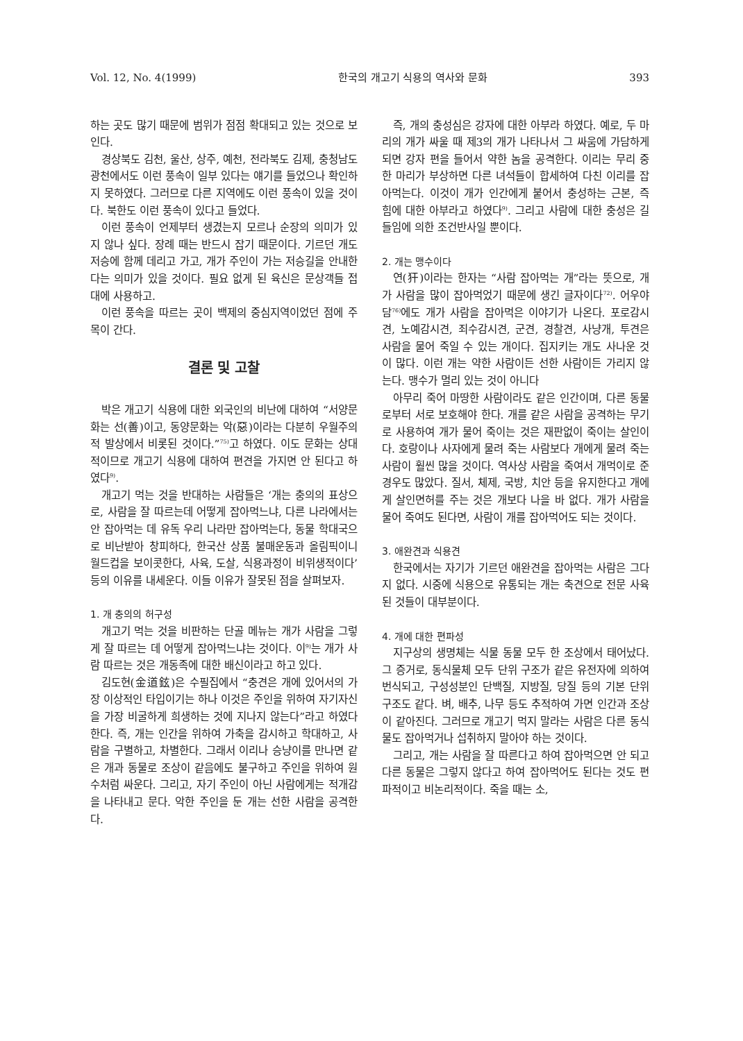Vol. 12, No. 4(1999) 한국의 개고기 식용의 역사와 문화 393
하는 곳도 많기 때문에 범위가 점점 확대되고 있는 것으로 보인다.
경상북도 김천, 울산, 상주, 예천, 전라북도 김제, 충청남도 광천에서도 이런 풍속이 일부 있다는 얘기를 들었으나 확인하지 못하였다. 그러므로 다른 지역에도 이런 풍속이 있을 것이다. 북한도 이런 풍속이 있다고 들었다.
이런 풍속이 언제부터 생겼는지 모르나 순장의 의미가 있지 않나 싶다. 장례 때는 반드시 잡기 때문이다. 기르던 개도 저승에 함께 데리고 가고, 개가 주인이 가는 저승길을 안내한다는 의미가 있을 것이다. 필요 없게 된 육신은 문상객들 접대에 사용하고.
이런 풍속을 따르는 곳이 백제의 중심지역이었던 점에 주목이 간다.
결론 및 고찰
박은 개고기 식용에 대한 외국인의 비난에 대하여 “서양문화는 선(善)이고, 동양문화는 악(惡)이라는 다분히 우월주의적 발상에서 비롯된 것이다.”<sup>75)</sup>고 하였다. 이도 문화는 상대적이므로 개고기 식용에 대하여 편견을 가지면 안 된다고 하였다<sup>9)</sup>.
개고기 먹는 것을 반대하는 사람들은 ‘개는 충의의 표상으로, 사람을 잘 따르는데 어떻게 잡아먹느냐, 다른 나라에서는 안 잡아먹는 데 유독 우리 나라만 잡아먹는다, 동물 학대국으로 비난받아 창피하다, 한국산 상품 불매운동과 올림픽이니 월드컵을 보이콧한다, 사육, 도살, 식용과정이 비위생적이다’ 등의 이유를 내세운다. 이들 이유가 잘못된 점을 살펴보자.
1. 개 충의의 허구성
개고기 먹는 것을 비판하는 단골 메뉴는 개가 사람을 그렇게 잘 따르는 데 어떻게 잡아먹느냐는 것이다. 이<sup>9)</sup>는 개가 사람 따르는 것은 개동족에 대한 배신이라고 하고 있다.
김도현(金道鉉)은 수필집에서 “충견은 개에 있어서의 가장 이상적인 타입이기는 하나 이것은 주인을 위하여 자기자신을 가장 비굴하게 희생하는 것에 지나지 않는다”라고 하였다 한다. 즉, 개는 인간을 위하여 가축을 감시하고 학대하고, 사람을 구별하고, 차별한다. 그래서 이리나 승냥이를 만나면 같은 개과 동물로 조상이 같음에도 불구하고 주인을 위하여 원수처럼 싸운다. 그리고, 자기 주인이 아닌 사람에게는 적개감을 나타내고 문다. 악한 주인을 둔 개는 선한 사람을 공격한다.
즉, 개의 충성심은 강자에 대한 아부라 하였다. 예로, 두 마리의 개가 싸울 때 제3의 개가 나타나서 그 싸움에 가담하게 되면 강자 편을 들어서 약한 놈을 공격한다. 이리는 무리 중 한 마리가 부상하면 다른 녀석들이 합세하여 다친 이리를 잡아먹는다. 이것이 개가 인간에게 붙어서 충성하는 근본, 즉 힘에 대한 아부라고 하였다<sup>9)</sup>. 그리고 사람에 대한 충성은 길들임에 의한 조건반사일 뿐이다.
2. 개는 맹수이다
연(犴)이라는 한자는 “사람 잡아먹는 개”라는 뜻으로, 개가 사람을 많이 잡아먹었기 때문에 생긴 글자이다<sup>72)</sup>. 어우야담<sup>76)</sup>에도 개가 사람을 잡아먹은 이야기가 나온다. 포로감시견, 노예감시견, 죄수감시견, 군견, 경찰견, 사냥개, 투견은 사람을 물어 죽일 수 있는 개이다. 집지키는 개도 사나운 것이 많다. 이런 개는 약한 사람이든 선한 사람이든 가리지 않는다. 맹수가 멀리 있는 것이 아니다
아무리 죽어 마땅한 사람이라도 같은 인간이며, 다른 동물로부터 서로 보호해야 한다. 개를 같은 사람을 공격하는 무기로 사용하여 개가 물어 죽이는 것은 재판없이 죽이는 살인이다. 호랑이나 사자에게 물려 죽는 사람보다 개에게 물려 죽는 사람이 훨씬 많을 것이다. 역사상 사람을 죽여서 개먹이로 준 경우도 많았다. 질서, 체제, 국방, 치안 등을 유지한다고 개에게 살인면허를 주는 것은 개보다 나을 바 없다. 개가 사람을 물어 죽여도 된다면, 사람이 개를 잡아먹어도 되는 것이다.
3. 애완견과 식용견
한국에서는 자기가 기르던 애완견을 잡아먹는 사람은 그다지 없다. 시중에 식용으로 유통되는 개는 축견으로 전문 사육된 것들이 대부분이다.
4. 개에 대한 편파성
지구상의 생명체는 식물 동물 모두 한 조상에서 태어났다. 그 증거로, 동식물체 모두 단위 구조가 같은 유전자에 의하여 번식되고, 구성성분인 단백질, 지방질, 당질 등의 기본 단위 구조도 같다. 벼, 배추, 나무 등도 추적하여 가면 인간과 조상이 같아진다. 그러므로 개고기 먹지 말라는 사람은 다른 동식물도 잡아먹거나 섭취하지 말아야 하는 것이다.
그리고, 개는 사람을 잘 따른다고 하여 잡아먹으면 안 되고 다른 동물은 그렇지 않다고 하여 잡아먹어도 된다는 것도 편파적이고 비논리적이다. 죽을 때는 소,